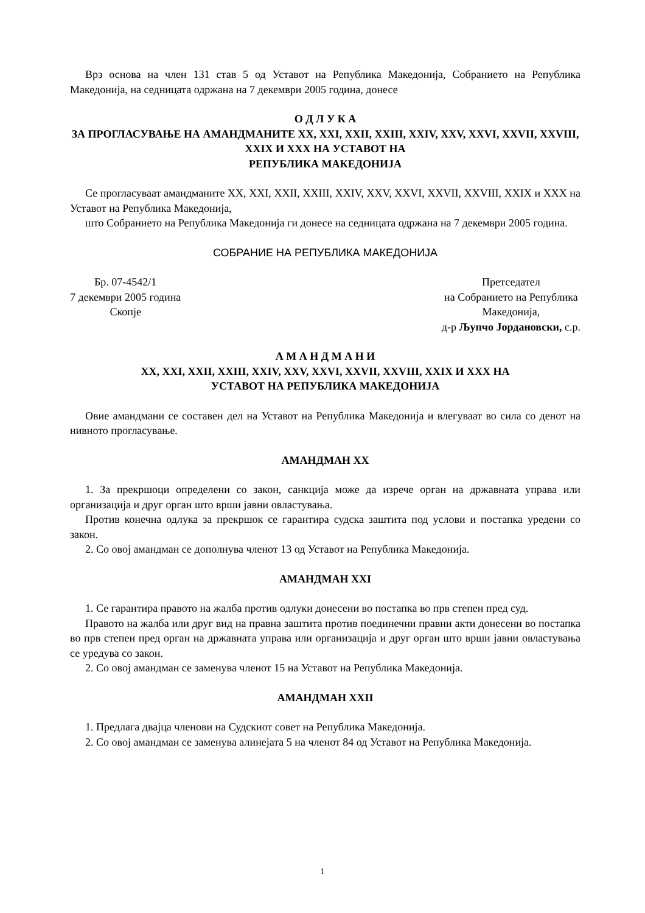Врз основа на член 131 став 5 од Уставот на Република Македонија, Собранието на Република Македонија, на седницата одржана на 7 декември 2005 година, донесе
О Д Л У К А
ЗА ПРОГЛАСУВАЊЕ НА АМАНДМАНИТЕ XX, XXI, XXII, XXIII, XXIV, XXV, XXVI, XXVII, XXVIII, XXIX И XXX НА УСТАВОТ НА
РЕПУБЛИКА МАКЕДОНИЈА
Се прогласуваат амандманите XX, XXI, XXII, XXIII, XXIV, XXV, XXVI, XXVII, XXVIII, XXIX и XXX на Уставот на Република Македонија,
што Собранието на Република Македонија ги донесе на седницата одржана на 7 декември 2005 година.
СОБРАНИЕ НА РЕПУБЛИКА МАКЕДОНИЈА
Бр. 07-4542/1
7 декември 2005 година
Скопје
Претседател
на Собранието на Република
Македонија,
д-р Љупчо Јордановски, с.р.
А М А Н Д М А Н И
XX, XXI, XXII, XXIII, XXIV, XXV, XXVI, XXVII, XXVIII, XXIX И XXX НА
УСТАВОТ НА РЕПУБЛИКА МАКЕДОНИЈА
Овие амандмани се составен дел на Уставот на Република Македонија и влегуваат во сила со денот на нивното прогласување.
АМАНДМАН XX
1. За прекршоци определени со закон, санкција може да изрече орган на државната управа или организација и друг орган што врши јавни овластувања.
Против конечна одлука за прекршок се гарантира судска заштита под услови и постапка уредени со закон.
2. Со овој амандман се дополнува членот 13 од Уставот на Република Македонија.
АМАНДМАН XXI
1. Се гарантира правото на жалба против одлуки донесени во постапка во прв степен пред суд.
Правото на жалба или друг вид на правна заштита против поединечни правни акти донесени во постапка во прв степен пред орган на државната управа или организација и друг орган што врши јавни овластувања се уредува со закон.
2. Со овој амандман се заменува членот 15 на Уставот на Република Македонија.
АМАНДМАН XXII
1. Предлага двајца членови на Судскиот совет на Република Македонија.
2. Со овој амандман се заменува алинејата 5 на членот 84 од Уставот на Република Македонија.
1